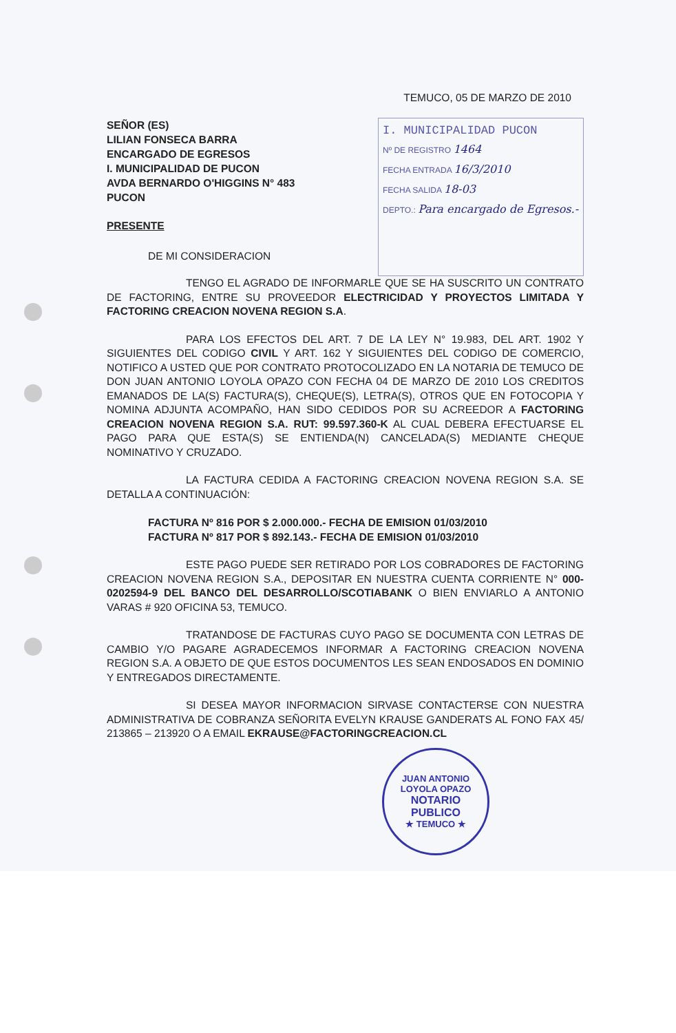TEMUCO, 05 DE MARZO DE 2010
SEÑOR (ES)
LILIAN FONSECA BARRA
ENCARGADO DE EGRESOS
I. MUNICIPALIDAD DE PUCON
AVDA BERNARDO O'HIGGINS N° 483
PUCON
PRESENTE
DE MI CONSIDERACION
I. MUNICIPALIDAD PUCON
Nº DE REGISTRO 1464
FECHA ENTRADA 16/3/2010
FECHA SALIDA 18-03
DEPTO.: Para encargado de Egresos.-
TENGO EL AGRADO DE INFORMARLE QUE SE HA SUSCRITO UN CONTRATO DE FACTORING, ENTRE SU PROVEEDOR ELECTRICIDAD Y PROYECTOS LIMITADA Y FACTORING CREACION NOVENA REGION S.A.
PARA LOS EFECTOS DEL ART. 7 DE LA LEY N° 19.983, DEL ART. 1902 Y SIGUIENTES DEL CODIGO CIVIL Y ART. 162 Y SIGUIENTES DEL CODIGO DE COMERCIO, NOTIFICO A USTED QUE POR CONTRATO PROTOCOLIZADO EN LA NOTARIA DE TEMUCO DE DON JUAN ANTONIO LOYOLA OPAZO CON FECHA 04 DE MARZO DE 2010 LOS CREDITOS EMANADOS DE LA(S) FACTURA(S), CHEQUE(S), LETRA(S), OTROS QUE EN FOTOCOPIA Y NOMINA ADJUNTA ACOMPAÑO, HAN SIDO CEDIDOS POR SU ACREEDOR A FACTORING CREACION NOVENA REGION S.A. RUT: 99.597.360-K AL CUAL DEBERA EFECTUARSE EL PAGO PARA QUE ESTA(S) SE ENTIENDA(N) CANCELADA(S) MEDIANTE CHEQUE NOMINATIVO Y CRUZADO.
LA FACTURA CEDIDA A FACTORING CREACION NOVENA REGION S.A. SE DETALLA A CONTINUACIÓN:
FACTURA Nº 816 POR $ 2.000.000.- FECHA DE EMISION 01/03/2010
FACTURA Nº 817 POR $ 892.143.- FECHA DE EMISION 01/03/2010
ESTE PAGO PUEDE SER RETIRADO POR LOS COBRADORES DE FACTORING CREACION NOVENA REGION S.A., DEPOSITAR EN NUESTRA CUENTA CORRIENTE N° 000-0202594-9 DEL BANCO DEL DESARROLLO/SCOTIABANK O BIEN ENVIARLO A ANTONIO VARAS # 920 OFICINA 53, TEMUCO.
TRATANDOSE DE FACTURAS CUYO PAGO SE DOCUMENTA CON LETRAS DE CAMBIO Y/O PAGARE AGRADECEMOS INFORMAR A FACTORING CREACION NOVENA REGION S.A. A OBJETO DE QUE ESTOS DOCUMENTOS LES SEAN ENDOSADOS EN DOMINIO Y ENTREGADOS DIRECTAMENTE.
SI DESEA MAYOR INFORMACION SIRVASE CONTACTERSE CON NUESTRA ADMINISTRATIVA DE COBRANZA SEÑORITA EVELYN KRAUSE GANDERATS AL FONO FAX 45/ 213865 – 213920 O A EMAIL EKRAUSE@FACTORINGCREACION.CL
JUAN ANTONIO LOYOLA OPAZO
NOTARIO
PUBLICO
★ TEMUCO ★